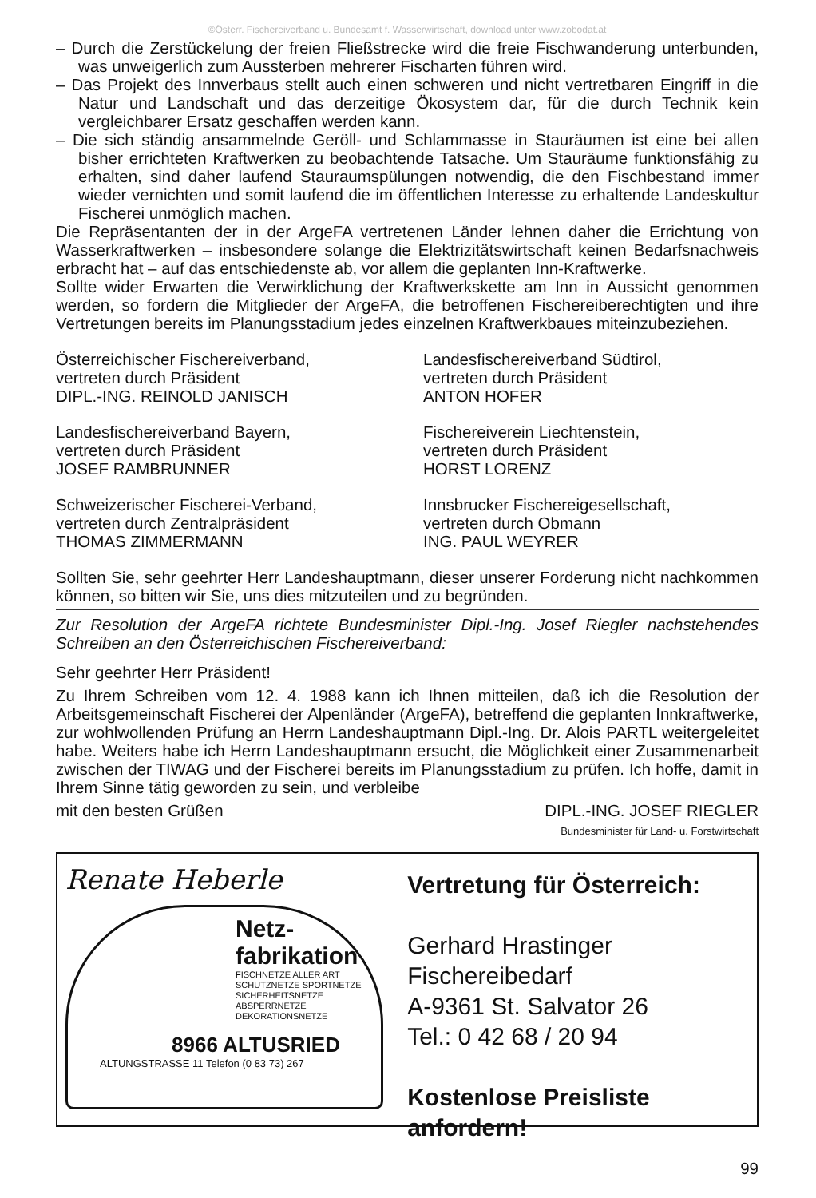©Österr. Fischereiverband u. Bundesamt f. Wasserwirtschaft, download unter www.zobodat.at
– Durch die Zerstückelung der freien Fließstrecke wird die freie Fischwanderung unterbunden, was unweigerlich zum Aussterben mehrerer Fischarten führen wird.
– Das Projekt des Innverbaus stellt auch einen schweren und nicht vertretbaren Eingriff in die Natur und Landschaft und das derzeitige Ökosystem dar, für die durch Technik kein vergleichbarer Ersatz geschaffen werden kann.
– Die sich ständig ansammelnde Geröll- und Schlammasse in Stauräumen ist eine bei allen bisher errichteten Kraftwerken zu beobachtende Tatsache. Um Stauräume funktionsfähig zu erhalten, sind daher laufend Stauraumspülungen notwendig, die den Fischbestand immer wieder vernichten und somit laufend die im öffentlichen Interesse zu erhaltende Landeskultur Fischerei unmöglich machen.
Die Repräsentanten der in der ArgeFA vertretenen Länder lehnen daher die Errichtung von Wasserkraftwerken – insbesondere solange die Elektrizitätswirtschaft keinen Bedarfsnachweis erbracht hat – auf das entschiedenste ab, vor allem die geplanten Inn-Kraftwerke.
Sollte wider Erwarten die Verwirklichung der Kraftwerkskette am Inn in Aussicht genommen werden, so fordern die Mitglieder der ArgeFA, die betroffenen Fischereiberechtigten und ihre Vertretungen bereits im Planungsstadium jedes einzelnen Kraftwerkbaues miteinzubeziehen.
Österreichischer Fischereiverband,
vertreten durch Präsident
DIPL.-ING. REINOLD JANISCH
Landesfischereiverband Südtirol,
vertreten durch Präsident
ANTON HOFER
Landesfischereiverband Bayern,
vertreten durch Präsident
JOSEF RAMBRUNNER
Fischereiverein Liechtenstein,
vertreten durch Präsident
HORST LORENZ
Schweizerischer Fischerei-Verband,
vertreten durch Zentralpräsident
THOMAS ZIMMERMANN
Innsbrucker Fischereigesellschaft,
vertreten durch Obmann
ING. PAUL WEYRER
Sollten Sie, sehr geehrter Herr Landeshauptmann, dieser unserer Forderung nicht nachkommen können, so bitten wir Sie, uns dies mitzuteilen und zu begründen.
Zur Resolution der ArgeFA richtete Bundesminister Dipl.-Ing. Josef Riegler nachstehendes Schreiben an den Österreichischen Fischereiverband:
Sehr geehrter Herr Präsident!
Zu Ihrem Schreiben vom 12. 4. 1988 kann ich Ihnen mitteilen, daß ich die Resolution der Arbeitsgemeinschaft Fischerei der Alpenländer (ArgeFA), betreffend die geplanten Innkraftwerke, zur wohlwollenden Prüfung an Herrn Landeshauptmann Dipl.-Ing. Dr. Alois PARTL weitergeleitet habe. Weiters habe ich Herrn Landeshauptmann ersucht, die Möglichkeit einer Zusammenarbeit zwischen der TIWAG und der Fischerei bereits im Planungsstadium zu prüfen. Ich hoffe, damit in Ihrem Sinne tätig geworden zu sein, und verbleibe
mit den besten Grüßen DIPL.-ING. JOSEF RIEGLER
Bundesminister für Land- u. Forstwirtschaft
Renate Heberle
Netz-
fabrikation
FISCHNETZE ALLER ART
SCHUTZNETZE SPORTNETZE
SICHERHEITSNETZE
ABSPERRNETZE
DEKORATIONSNETZE
8966 ALTUSRIED
ALTUNGSTRASSE 11 Telefon (0 83 73) 267
Vertretung für Österreich:
Gerhard Hrastinger
Fischereibedarf
A-9361 St. Salvator 26
Tel.: 0 42 68 / 20 94
Kostenlose Preisliste anfordern!
99